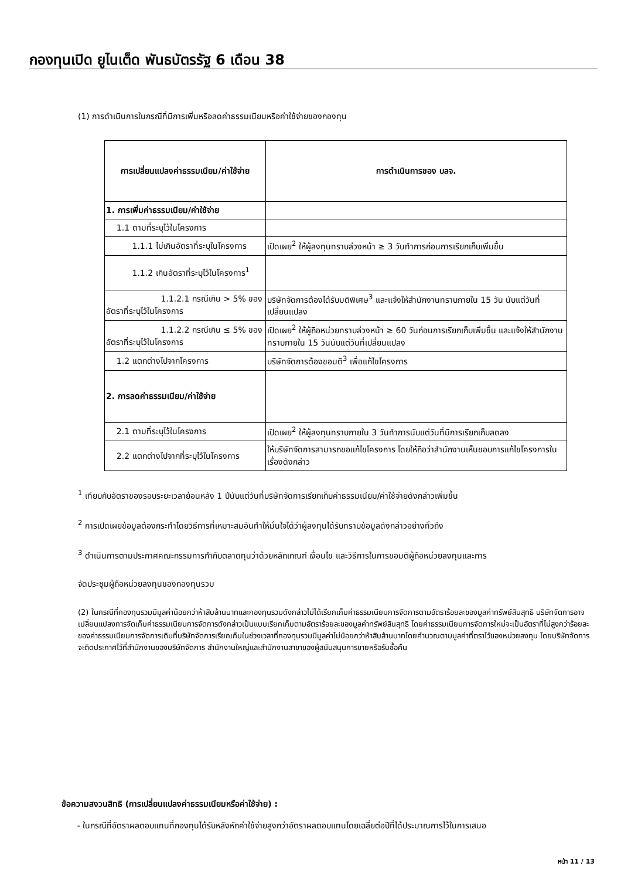กองทุนเปิด ยูไนเต็ด พันธบัตรรัฐ 6 เดือน 38
(1) การดำเนินการในกรณีที่มีการเพิ่มหรือลดค่าธรรมเนียมหรือค่าใช้จ่ายของกองทุน
| การเปลี่ยนแปลงค่าธรรมเนียม/ค่าใช้จ่าย | การดำเนินการของ บลจ. |
| --- | --- |
| 1. การเพิ่มค่าธรรมเนียม/ค่าใช้จ่าย | |
| 1.1 ตามที่ระบุไว้ในโครงการ | |
| 1.1.1 ไม่เกินอัตราที่ระบุในโครงการ | เปิดเผย<sup>2</sup> ให้ผู้ลงทุนทราบล่วงหน้า ≥ 3 วันทำการก่อนการเรียกเก็บเพิ่มขึ้น |
| 1.1.2 เกินอัตราที่ระบุไว้ในโครงการ<sup>1</sup> | |
| 1.1.2.1 กรณีเกิน > 5% ของอัตราที่ระบุไว้ในโครงการ | บริษัทจัดการต้องได้รับมติพิเศษ<sup>3</sup> และแจ้งให้สำนักงานทราบภายใน 15 วัน นับแต่วันที่เปลี่ยนแปลง |
| 1.1.2.2 กรณีเกิน ≤ 5% ของอัตราที่ระบุไว้ในโครงการ | เปิดเผย<sup>2</sup> ให้ผู้ถือหน่วยทราบล่วงหน้า ≥ 60 วันก่อนการเรียกเก็บเพิ่มขึ้น และแจ้งให้สำนักงานทราบภายใน 15 วันนับแต่วันที่เปลี่ยนแปลง |
| 1.2 แตกต่างไปจากโครงการ | บริษัทจัดการต้องขอมติ<sup>3</sup> เพื่อแก้ไขโครงการ |
| 2. การลดค่าธรรมเนียม/ค่าใช้จ่าย | |
| 2.1 ตามที่ระบุไว้ในโครงการ | เปิดเผย<sup>2</sup> ให้ผู้ลงทุนทราบภายใน 3 วันทำการนับแต่วันที่มีการเรียกเก็บลดลง |
| 2.2 แตกต่างไปจากที่ระบุไว้ในโครงการ | ให้บริษัทจัดการสามารถขอแก้ไขโครงการ โดยให้ถือว่าสำนักงานเห็นชอบการแก้ไขโครงการในเรื่องดังกล่าว |
<sup>1</sup> เทียบกับอัตราของรอบระยะเวลาย้อนหลัง 1 ปีนับแต่วันที่บริษัทจัดการเรียกเก็บค่าธรรมเนียม/ค่าใช้จ่ายดังกล่าวเพิ่มขึ้น
<sup>2</sup> การเปิดเผยข้อมูลต้องกระทำโดยวิธีการที่เหมาะสมอันทำให้มั่นใจได้ว่าผู้ลงทุนได้รับทราบข้อมูลดังกล่าวอย่างทั่วถึง
<sup>3</sup> ดำเนินการตามประกาศคณะกรรมการกำกับตลาดทุนว่าด้วยหลักเกณฑ์ เงื่อนไข และวิธีการในการขอมติผู้ถือหน่วยลงทุนและการ
จัดประชุมผู้ถือหน่วยลงทุนของกองทุนรวม
(2) ในกรณีที่กองทุนรวมมีมูลค่าน้อยกว่าห้าสิบล้านบาทและกองทุนรวมดังกล่าวไม่ได้เรียกเก็บค่าธรรมเนียมการจัดการตามอัตราร้อยละของมูลค่าทรัพย์สินสุทธิ บริษัทจัดการอาจเปลี่ยนแปลงการจัดเก็บค่าธรรมเนียมการจัดการดังกล่าวเป็นแบบเรียกเก็บตามอัตราร้อยละของมูลค่าทรัพย์สินสุทธิ โดยค่าธรรมเนียมการจัดการใหม่จะเป็นอัตราที่ไม่สูงกว่าร้อยละของค่าธรรมเนียมการจัดการเดิมที่บริษัทจัดการเรียกเก็บในช่วงเวลาที่กองทุนรวมมีมูลค่าไม่น้อยกว่าห้าสิบล้านบาทโดยคำนวณตามมูลค่าที่ตราไว้ของหน่วยลงทุน โดยบริษัทจัดการจะติดประกาศไว้ที่สำนักงานของบริษัทจัดการ สำนักงานใหญ่และสำนักงานสาขาของผู้สนับสนุนการขายหรือรับซื้อคืน
ข้อความสงวนสิทธิ (การเปลี่ยนแปลงค่าธรรมเนียมหรือค่าใช้จ่าย) :
- ในกรณีที่อัตราผลตอบแทนที่กองทุนได้รับหลังหักค่าใช้จ่ายสูงกว่าอัตราผลตอบแทนโดยเฉลี่ยต่อปีที่ได้ประมาณการไว้ในการเสนอ
หน้า 11 / 13